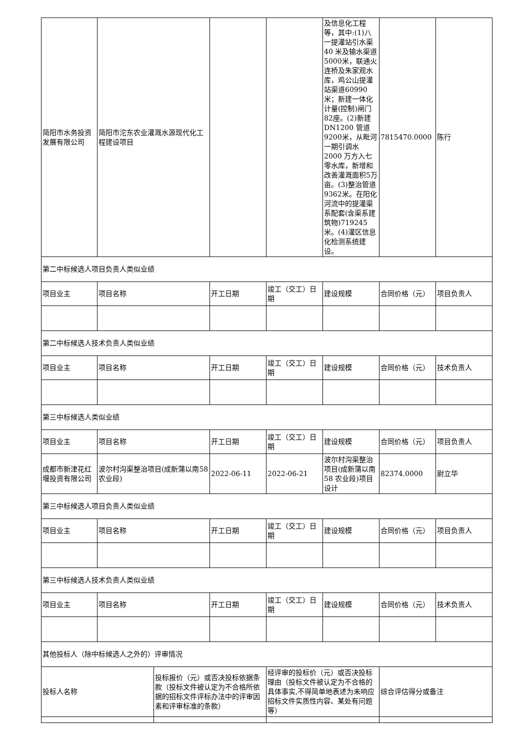| 简阳市水务投资发展有限公司 | 简阳市沱东农业灌溉水源现代化工程建设项目 | | | | 及信息化工程等，其中:(1)八一提灌站引水渠40 米及输水渠道5000米，联通火连桥及朱家观水库，鸡公山提灌站渠道60990米；新建一体化计量(控制)闸门82座。(2)新建DN1200 管道9200米，从毗河一期引调水 2000 万方入七零水库，新增和改善灌溉面积5万亩。(3)整治管道 9362米。在阳化河流中的提灌渠系配套(含渠系建筑物)719245 米。(4)灌区信息化检测系统建设。 | 7815470.0000 | 陈行 |
| 第二中标候选人项目负责人类似业绩 | | | | | | | |
| 项目业主 | 项目名称 | | 开工日期 | 竣工（交工）日期 | 建设规模 | 合同价格（元） | 项目负责人 |
| 第二中标候选人技术负责人类似业绩 | | | | | | | |
| 项目业主 | 项目名称 | | 开工日期 | 竣工（交工）日期 | 建设规模 | 合同价格（元） | 技术负责人 |
| 第三中标候选人类似业绩 | | | | | | | |
| 项目业主 | 项目名称 | | 开工日期 | 竣工（交工）日期 | 建设规模 | 合同价格（元） | 项目负责人 |
| 成都市新津花红堰投资有限公司 | 波尔村沟渠整治项目(成新蒲以南58 农业段) | | 2022-06-11 | 2022-06-21 | 波尔村沟渠整治项目(成新蒲以南58 农业段)项目设计 | 82374.0000 | 尉立华 |
| 第三中标候选人项目负责人类似业绩 | | | | | | | |
| 项目业主 | 项目名称 | | 开工日期 | 竣工（交工）日期 | 建设规模 | 合同价格（元） | 项目负责人 |
| 第三中标候选人技术负责人类似业绩 | | | | | | | |
| 项目业主 | 项目名称 | | 开工日期 | 竣工（交工）日期 | 建设规模 | 合同价格（元） | 技术负责人 |
| 其他投标人（除中标候选人之外的）评审情况 | | | | | | | |
| 投标人名称 | | 投标报价（元）或否决投标依据条款（投标文件被认定为不合格所依据的招标文件评标办法中的评审因素和评审标准的条款） | | 经评审的投标价（元）或否决投标理由（投标文件被认定为不合格的具体事实,不得简单地表述为未响应招标文件实质性内容、某处有问题等） | | 综合评估得分或备注 | |